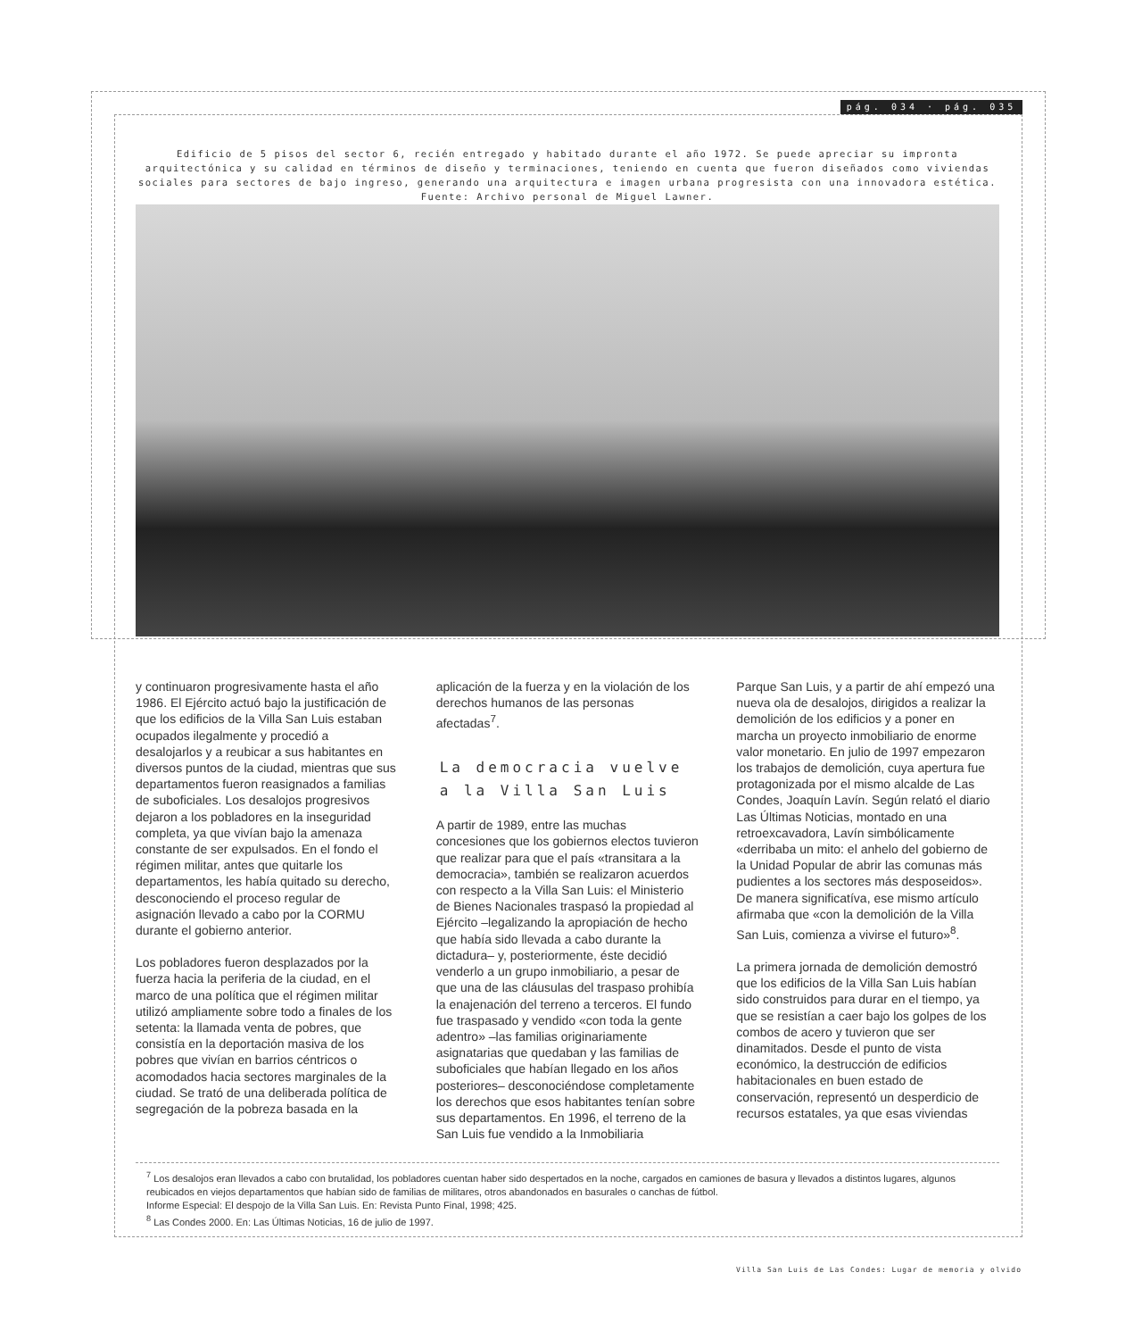pág. 034 · pág. 035
Edificio de 5 pisos del sector 6, recién entregado y habitado durante el año 1972. Se puede apreciar su impronta arquitectónica y su calidad en términos de diseño y terminaciones, teniendo en cuenta que fueron diseñados como viviendas sociales para sectores de bajo ingreso, generando una arquitectura e imagen urbana progresista con una innovadora estética. Fuente: Archivo personal de Miguel Lawner.
y continuaron progresivamente hasta el año 1986. El Ejército actuó bajo la justificación de que los edificios de la Villa San Luis estaban ocupados ilegalmente y procedió a desalojarlos y a reubicar a sus habitantes en diversos puntos de la ciudad, mientras que sus departamentos fueron reasignados a familias de suboficiales. Los desalojos progresivos dejaron a los pobladores en la inseguridad completa, ya que vivían bajo la amenaza constante de ser expulsados. En el fondo el régimen militar, antes que quitarle los departamentos, les había quitado su derecho, desconociendo el proceso regular de asignación llevado a cabo por la CORMU durante el gobierno anterior.
Los pobladores fueron desplazados por la fuerza hacia la periferia de la ciudad, en el marco de una política que el régimen militar utilizó ampliamente sobre todo a finales de los setenta: la llamada venta de pobres, que consistía en la deportación masiva de los pobres que vivían en barrios céntricos o acomodados hacia sectores marginales de la ciudad. Se trató de una deliberada política de segregación de la pobreza basada en la
aplicación de la fuerza y en la violación de los derechos humanos de las personas afectadas<sup>7</sup>.
La democracia vuelve
a la Villa San Luis
A partir de 1989, entre las muchas concesiones que los gobiernos electos tuvieron que realizar para que el país «transitara a la democracia», también se realizaron acuerdos con respecto a la Villa San Luis: el Ministerio de Bienes Nacionales traspasó la propiedad al Ejército –legalizando la apropiación de hecho que había sido llevada a cabo durante la dictadura– y, posteriormente, éste decidió venderlo a un grupo inmobiliario, a pesar de que una de las cláusulas del traspaso prohibía la enajenación del terreno a terceros. El fundo fue traspasado y vendido «con toda la gente adentro» –las familias originariamente asignatarias que quedaban y las familias de suboficiales que habían llegado en los años posteriores– desconociéndose completamente los derechos que esos habitantes tenían sobre sus departamentos. En 1996, el terreno de la San Luis fue vendido a la Inmobiliaria
Parque San Luis, y a partir de ahí empezó una nueva ola de desalojos, dirigidos a realizar la demolición de los edificios y a poner en marcha un proyecto inmobiliario de enorme valor monetario. En julio de 1997 empezaron los trabajos de demolición, cuya apertura fue protagonizada por el mismo alcalde de Las Condes, Joaquín Lavín. Según relató el diario Las Últimas Noticias, montado en una retroexcavadora, Lavín simbólicamente «derribaba un mito: el anhelo del gobierno de la Unidad Popular de abrir las comunas más pudientes a los sectores más desposeidos». De manera significatíva, ese mismo artículo afirmaba que «con la demolición de la Villa San Luis, comienza a vivirse el futuro»<sup>8</sup>.
La primera jornada de demolición demostró que los edificios de la Villa San Luis habían sido construidos para durar en el tiempo, ya que se resistían a caer bajo los golpes de los combos de acero y tuvieron que ser dinamitados. Desde el punto de vista económico, la destrucción de edificios habitacionales en buen estado de conservación, representó un desperdicio de recursos estatales, ya que esas viviendas
<sup>7</sup> Los desalojos eran llevados a cabo con brutalidad, los pobladores cuentan haber sido despertados en la noche, cargados en camiones de basura y llevados a distintos lugares, algunos reubicados en viejos departamentos que habían sido de familias de militares, otros abandonados en basurales o canchas de fútbol.
Informe Especial: El despojo de la Villa San Luis. En: Revista Punto Final, 1998; 425.
<sup>8</sup> Las Condes 2000. En: Las Últimas Noticias, 16 de julio de 1997.
Villa San Luis de Las Condes: Lugar de memoria y olvido